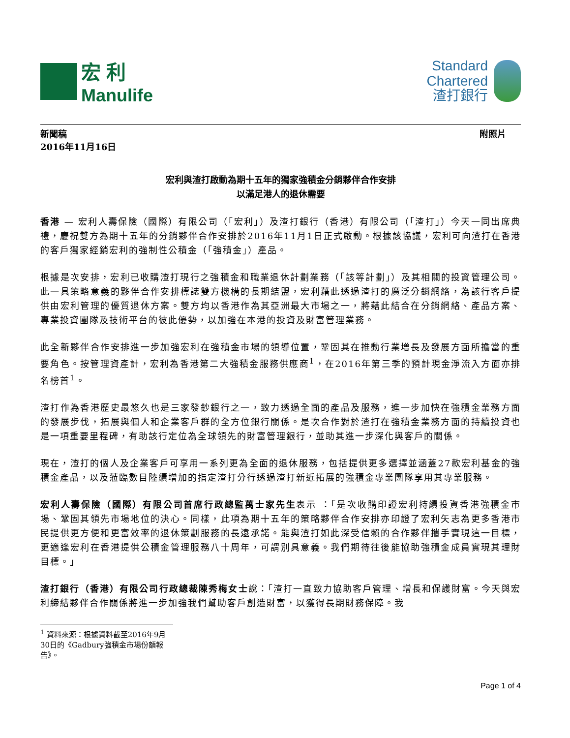宏 利
Manulife
Standard
Chartered
渣打銀行
新聞稿
2016年11月16日
附照片
宏利與渣打啟動為期十五年的獨家強積金分銷夥伴合作安排
以滿足港人的退休需要
香港 — 宏利人壽保險（國際）有限公司（「宏利」）及渣打銀行（香港）有限公司（「渣打」）今天一同出席典禮，慶祝雙方為期十五年的分銷夥伴合作安排於2016年11月1日正式啟動。根據該協議，宏利可向渣打在香港的客戶獨家經銷宏利的強制性公積金（「強積金」）產品。
根據是次安排，宏利已收購渣打現行之強積金和職業退休計劃業務（「該等計劃」）及其相關的投資管理公司。此一具策略意義的夥伴合作安排標誌雙方機構的長期結盟，宏利藉此透過渣打的廣泛分銷網絡，為該行客戶提供由宏利管理的優質退休方案。雙方均以香港作為其亞洲最大市場之一，將藉此結合在分銷網絡、產品方案、專業投資團隊及技術平台的彼此優勢，以加強在本港的投資及財富管理業務。
此全新夥伴合作安排進一步加強宏利在強積金市場的領導位置，鞏固其在推動行業增長及發展方面所擔當的重要角色。按管理資產計，宏利為香港第二大強積金服務供應商<sup>1</sup>，在2016年第三季的預計現金淨流入方面亦排名榜首<sup>1</sup>。
渣打作為香港歷史最悠久也是三家發鈔銀行之一，致力透過全面的產品及服務，進一步加快在強積金業務方面的發展步伐，拓展與個人和企業客戶群的全方位銀行關係。是次合作對於渣打在強積金業務方面的持續投資也是一項重要里程碑，有助該行定位為全球領先的財富管理銀行，並助其進一步深化與客戶的關係。
現在，渣打的個人及企業客戶可享用一系列更為全面的退休服務，包括提供更多選擇並涵蓋27款宏利基金的強積金產品，以及蒞臨數目陸續增加的指定渣打分行透過渣打新近拓展的強積金專業團隊享用其專業服務。
宏利人壽保險（國際）有限公司首席行政總監萬士家先生表示 ：「是次收購印證宏利持續投資香港強積金市場、鞏固其領先市場地位的決心。同樣，此項為期十五年的策略夥伴合作安排亦印證了宏利矢志為更多香港市民提供更方便和更富效率的退休策劃服務的長遠承諾。能與渣打如此深受信賴的合作夥伴攜手實現這一目標，更適逢宏利在香港提供公積金管理服務八十周年，可謂別具意義。我們期待往後能協助強積金成員實現其理財目標。」
渣打銀行（香港）有限公司行政總裁陳秀梅女士說：「渣打一直致力協助客戶管理、增長和保護財富。今天與宏利締結夥伴合作關係將進一步加強我們幫助客戶創造財富，以獲得長期財務保障。我
<sup>1</sup> 資料來源：根據資料截至2016年9月30日的《Gadbury強積金市場份額報告》。
Page 1 of 4